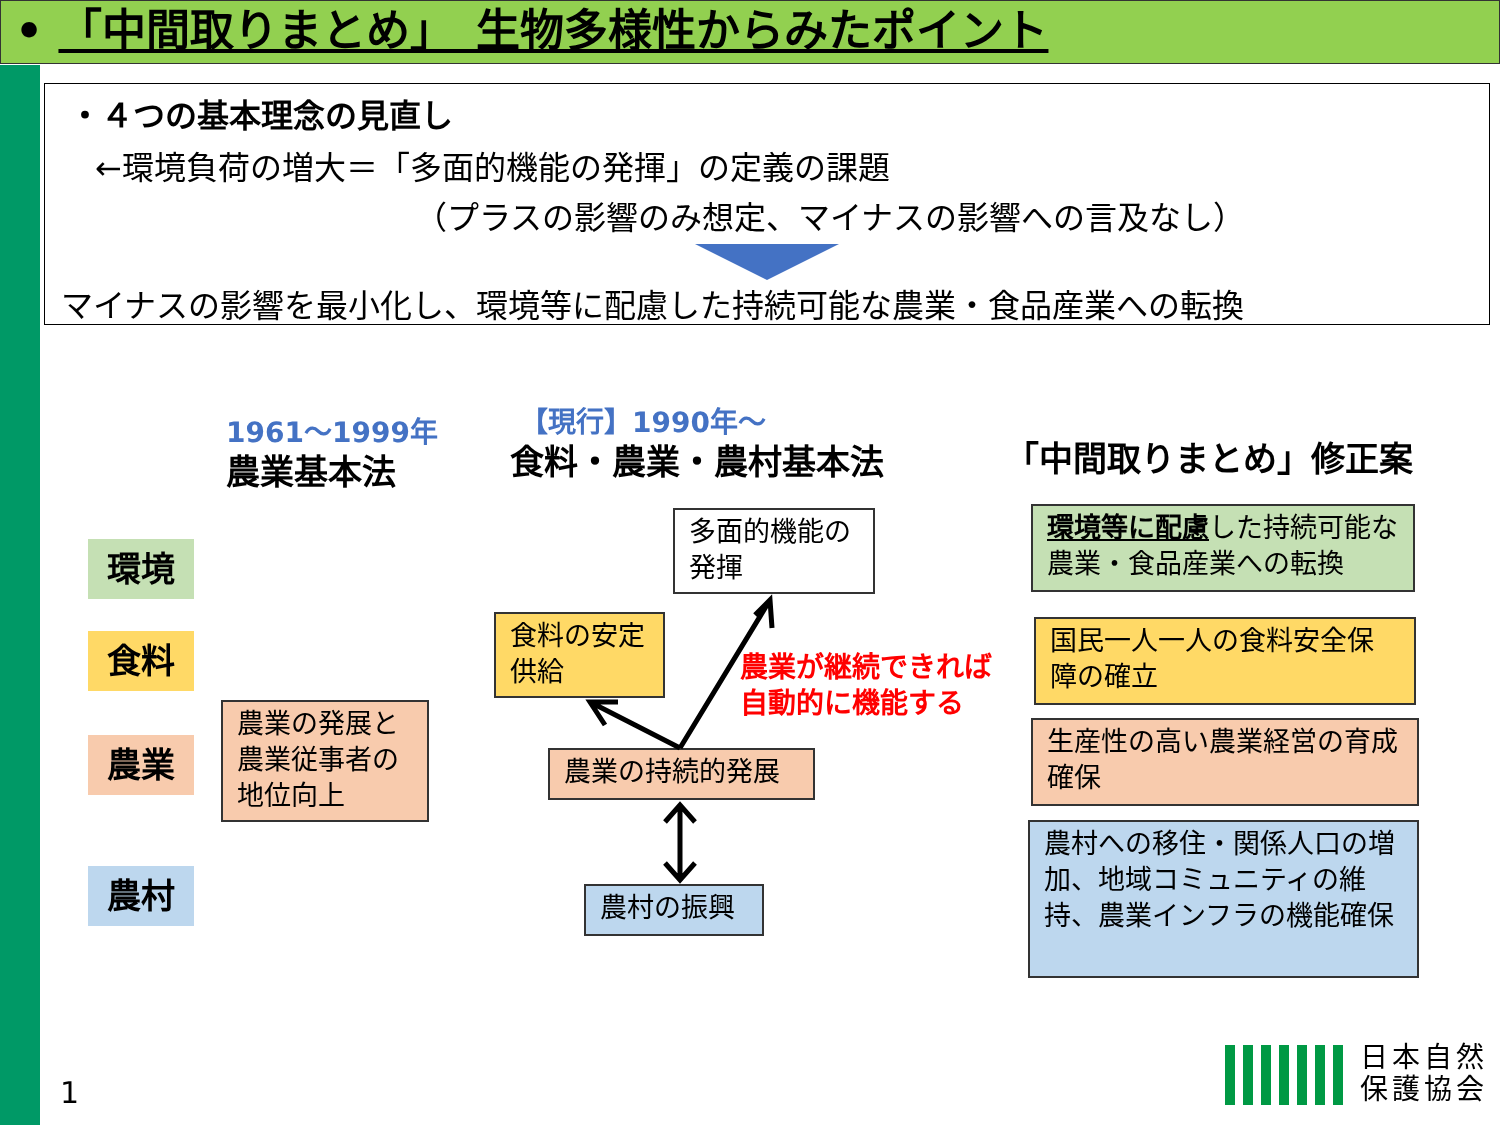• 「中間取りまとめ」　生物多様性からみたポイント
・４つの基本理念の見直し
←環境負荷の増大＝「多面的機能の発揮」の定義の課題
（プラスの影響のみ想定、マイナスの影響への言及なし）
マイナスの影響を最小化し、環境等に配慮した持続可能な農業・食品産業への転換
1961～1999年
農業基本法
【現行】1990年～
食料・農業・農村基本法 「中間取りまとめ」修正案
環境
食料
農業
農村
農業の発展と農業従事者の地位向上
多面的機能の発揮
食料の安定供給
農業の持続的発展
農村の振興
農業が継続できれば
自動的に機能する
環境等に配慮した持続可能な農業・食品産業への転換
国民一人一人の食料安全保障の確立
生産性の高い農業経営の育成確保
農村への移住・関係人口の増加、地域コミュニティの維持、農業インフラの機能確保
1
日本自然
保護協会